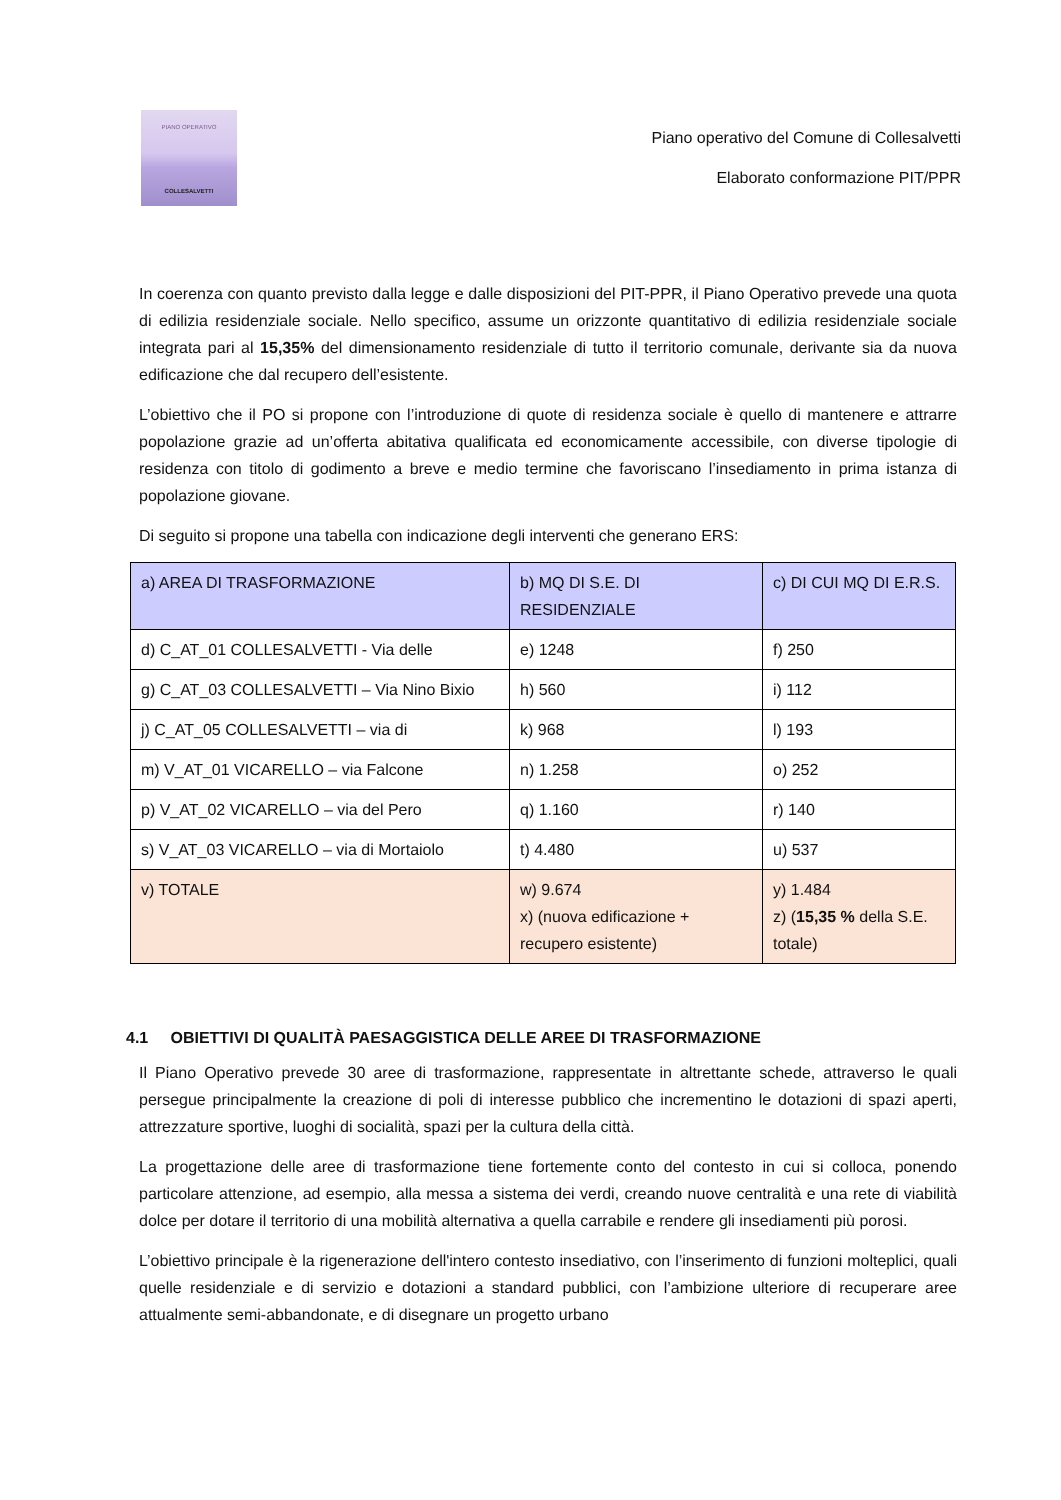PIANO OPERATIVO
COLLESALVETTI
Piano operativo del Comune di Collesalvetti
Elaborato conformazione PIT/PPR
In coerenza con quanto previsto dalla legge e dalle disposizioni del PIT-PPR, il Piano Operativo prevede una quota di edilizia residenziale sociale. Nello specifico, assume un orizzonte quantitativo di edilizia residenziale sociale integrata pari al 15,35% del dimensionamento residenziale di tutto il territorio comunale, derivante sia da nuova edificazione che dal recupero dell’esistente.
L’obiettivo che il PO si propone con l’introduzione di quote di residenza sociale è quello di mantenere e attrarre popolazione grazie ad un’offerta abitativa qualificata ed economicamente accessibile, con diverse tipologie di residenza con titolo di godimento a breve e medio termine che favoriscano l’insediamento in prima istanza di popolazione giovane.
Di seguito si propone una tabella con indicazione degli interventi che generano ERS:
| a) AREA DI TRASFORMAZIONE | b) MQ DI S.E. DI RESIDENZIALE | c) DI CUI MQ DI E.R.S. |
| d) C_AT_01 COLLESALVETTI - Via delle | e) 1248 | f) 250 |
| g) C_AT_03 COLLESALVETTI – Via Nino Bixio | h) 560 | i) 112 |
| j) C_AT_05 COLLESALVETTI – via di | k) 968 | l) 193 |
| m) V_AT_01 VICARELLO – via Falcone | n) 1.258 | o) 252 |
| p) V_AT_02 VICARELLO – via del Pero | q) 1.160 | r) 140 |
| s) V_AT_03 VICARELLO – via di Mortaiolo | t) 4.480 | u) 537 |
| v) TOTALE | w) 9.674 x) (nuova edificazione + recupero esistente) | y) 1.484 z) ( 15,35 % della S.E. totale) |
4.1 OBIETTIVI DI QUALITÀ PAESAGGISTICA DELLE AREE DI TRASFORMAZIONE
Il Piano Operativo prevede 30 aree di trasformazione, rappresentate in altrettante schede, attraverso le quali persegue principalmente la creazione di poli di interesse pubblico che incrementino le dotazioni di spazi aperti, attrezzature sportive, luoghi di socialità, spazi per la cultura della città.
La progettazione delle aree di trasformazione tiene fortemente conto del contesto in cui si colloca, ponendo particolare attenzione, ad esempio, alla messa a sistema dei verdi, creando nuove centralità e una rete di viabilità dolce per dotare il territorio di una mobilità alternativa a quella carrabile e rendere gli insediamenti più porosi.
L’obiettivo principale è la rigenerazione dell'intero contesto insediativo, con l’inserimento di funzioni molteplici, quali quelle residenziale e di servizio e dotazioni a standard pubblici, con l’ambizione ulteriore di recuperare aree attualmente semi-abbandonate, e di disegnare un progetto urbano